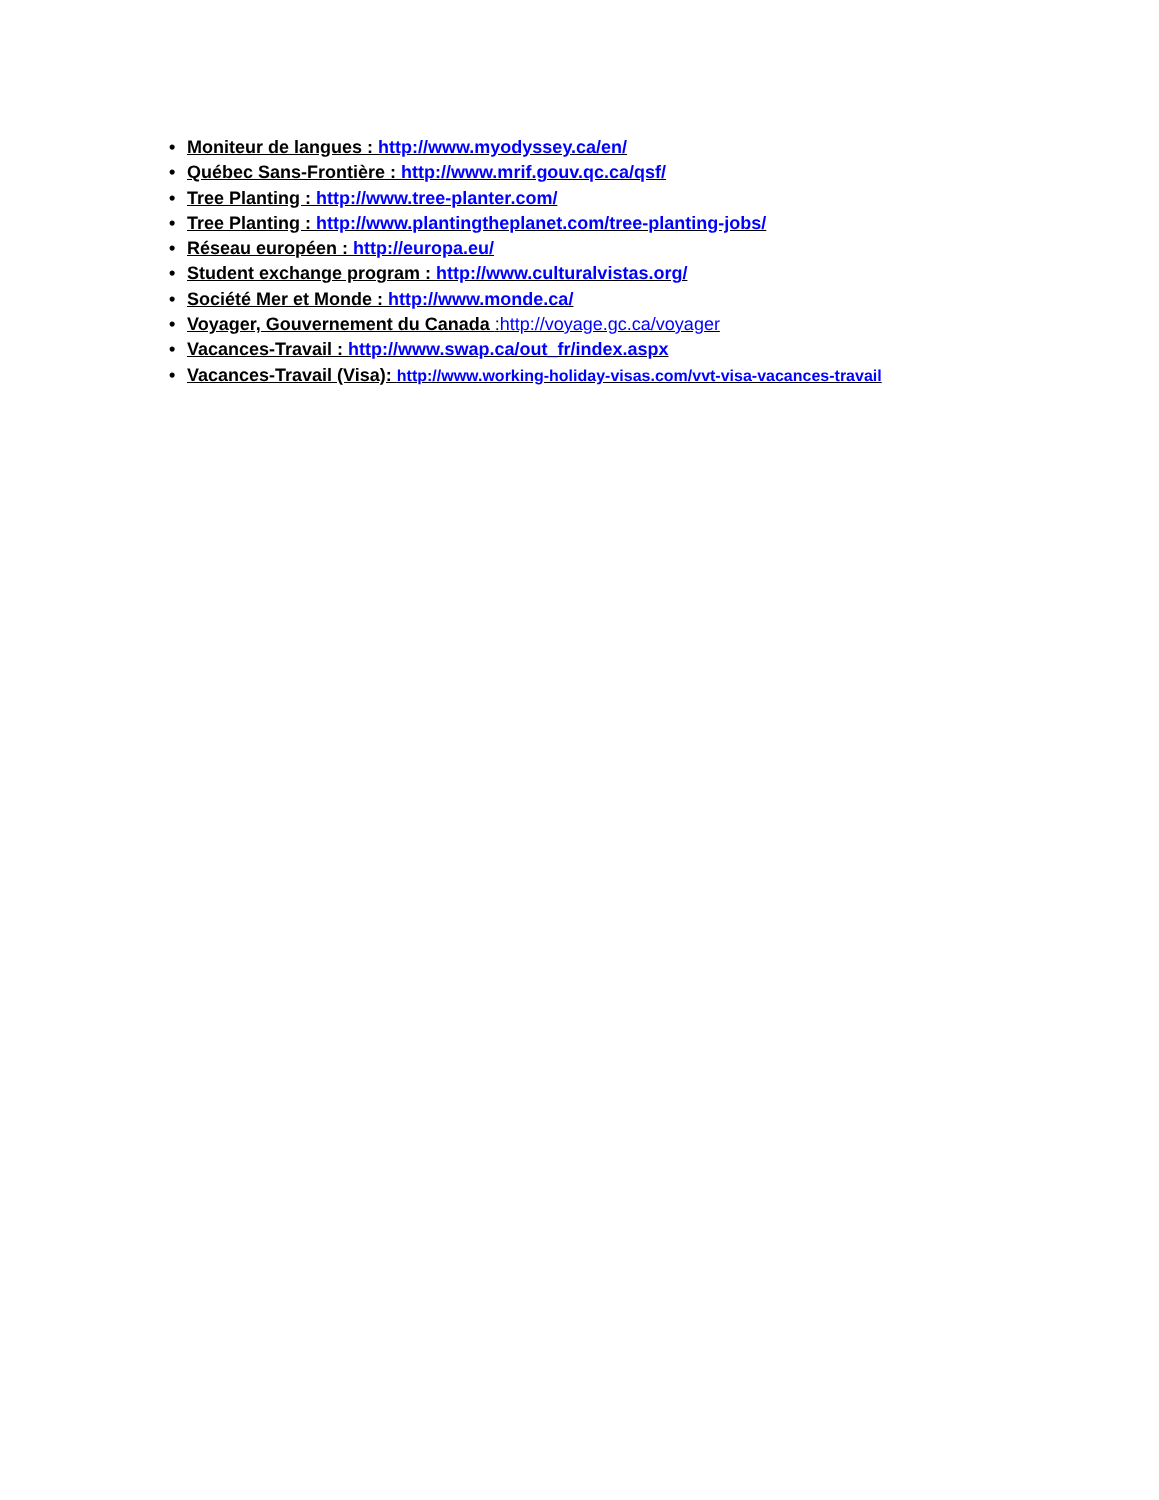• Moniteur de langues : http://www.myodyssey.ca/en/
• Québec Sans-Frontière : http://www.mrif.gouv.qc.ca/qsf/
• Tree Planting : http://www.tree-planter.com/
• Tree Planting : http://www.plantingtheplanet.com/tree-planting-jobs/
• Réseau européen : http://europa.eu/
• Student exchange program : http://www.culturalvistas.org/
• Société Mer et Monde : http://www.monde.ca/
• Voyager, Gouvernement du Canada : http://voyage.gc.ca/voyager
• Vacances-Travail : http://www.swap.ca/out_fr/index.aspx
• Vacances-Travail (Visa): http://www.working-holiday-visas.com/vvt-visa-vacances-travail